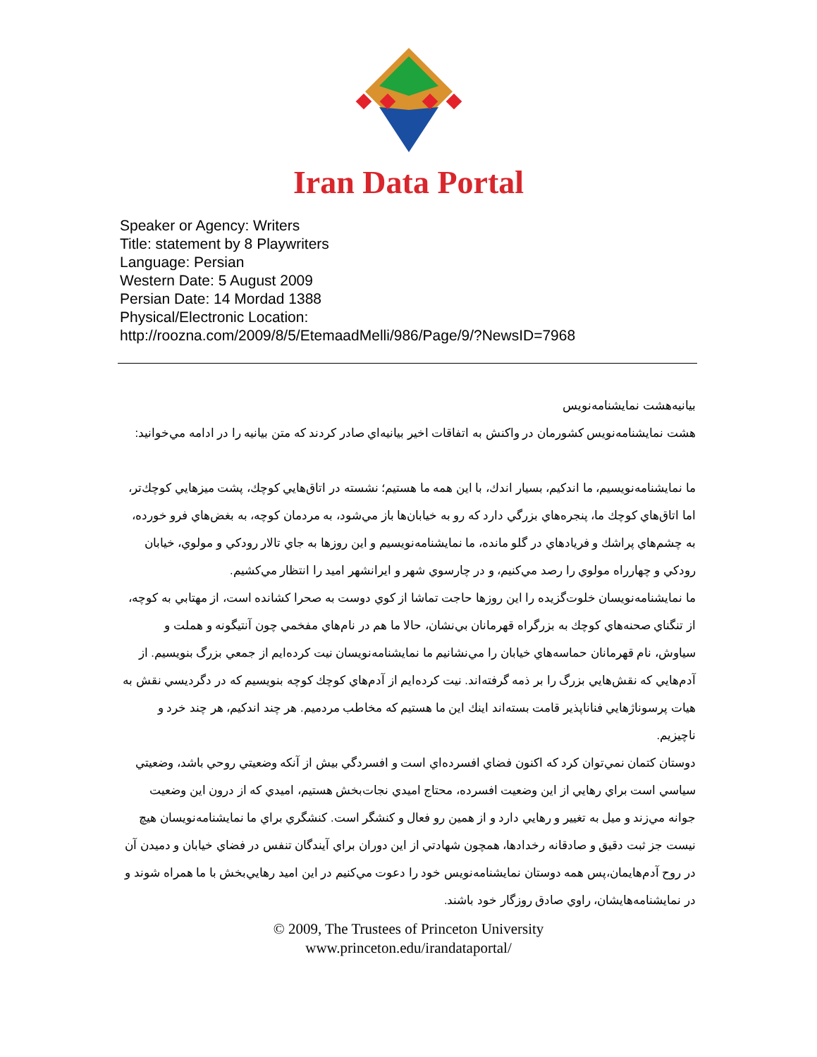Iran Data Portal
Speaker or Agency: Writers
Title: statement by 8 Playwriters
Language: Persian
Western Date: 5 August 2009
Persian Date: 14 Mordad 1388
Physical/Electronic Location:
http://roozna.com/2009/8/5/EtemaadMelli/986/Page/9/?NewsID=7968
بيانيه‌هشت نمايشنامه‌نويس
هشت نمايشنامه‌نويس كشورمان در واكنش به اتفاقات اخير بيانيه‌اي صادر كردند كه متن بيانيه را در ادامه مي‌خوانيد:
ما نمايشنامه‌نويسيم، ما اندكيم، بسيار اندك، با اين همه ما هستيم؛ نشسته در اتاق‌هايي كوچك، پشت ميزهايي كوچك‌تر، اما اتاق‌هاي كوچك ما، پنجره‌هاي بزرگي دارد كه رو به خيابان‌ها باز مي‌شود، به مردمان كوچه، به بغض‌هاي فرو خورده، به چشم‌هاي پراشك و فريادهاي در گلو مانده، ما نمايشنامه‌نويسيم و اين روزها به جاي تالار رودكي و مولوي، خيابان رودكي و چهارراه مولوي را رصد مي‌كنيم، و در چارسوي شهر و ايرانشهر اميد را انتظار مي‌كشيم.
ما نمايشنامه‌نويسان خلوت‌گزيده را اين روزها حاجت تماشا از كوي دوست به صحرا كشانده است، از مهتابي به كوچه، از تنگناي صحنه‌هاي كوچك به بزرگراه قهرمانان بي‌نشان، حالا ما هم در نام‌هاي مفخمي چون آنتيگونه و هملت و سياوش، نام قهرمانان حماسه‌هاي خيابان را مي‌نشانيم ما نمايشنامه‌نويسان نيت كرده‌ايم از جمعي بزرگ بنويسيم. از آدم‌هايي كه نقش‌هايي بزرگ را بر ذمه گرفته‌اند. نيت كرده‌ايم از آدم‌هاي كوچك كوچه بنويسيم كه در دگرديسي نقش به هيات پرسوناژهايي فناناپذير قامت بسته‌اند اينك اين ما هستيم كه مخاطب مردميم. هر چند اندكيم، هر چند خرد و ناچيزيم.
دوستان كتمان نمي‌توان كرد كه اكنون فضاي افسرده‌اي است و افسردگي بيش از آنكه وضعيتي روحي باشد، وضعيتي سياسي است براي رهايي از اين وضعيت افسرده، محتاج اميدي نجات‌بخش هستيم، اميدي كه از درون اين وضعيت جوانه مي‌زند و ميل به تغيير و رهايي دارد و از همين رو فعال و كنشگر است. كنشگري براي ما نمايشنامه‌نويسان هيچ نيست جز ثبت دقيق و صادقانه رخدادها، همچون شهادتي از اين دوران براي آيندگان تنفس در فضاي خيابان و دميدن آن در روح آدم‌هايمان،پس همه دوستان نمايشنامه‌نويس خود را دعوت مي‌كنيم در اين اميد رهايي‌بخش با ما همراه شوند و در نمايشنامه‌هايشان، راوي صادق روزگار خود باشند.
© 2009, The Trustees of Princeton University
www.princeton.edu/irandataportal/